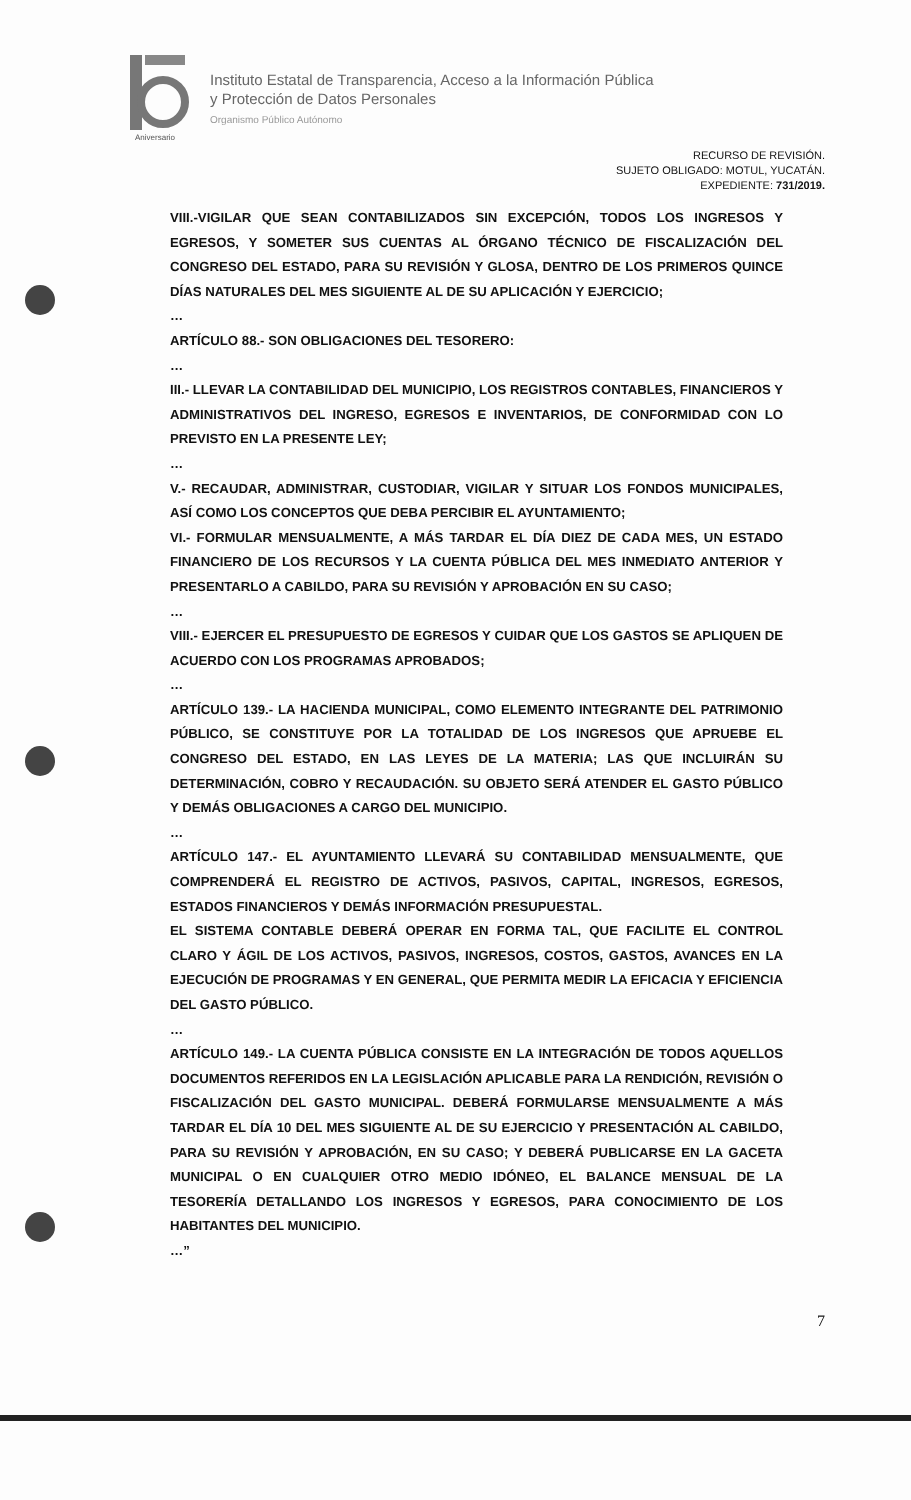Aniversario
Instituto Estatal de Transparencia, Acceso a la Información Pública
y Protección de Datos Personales
Organismo Público Autónomo
RECURSO DE REVISIÓN.
SUJETO OBLIGADO: MOTUL, YUCATÁN.
EXPEDIENTE: 731/2019.
VIII.-VIGILAR QUE SEAN CONTABILIZADOS SIN EXCEPCIÓN, TODOS LOS INGRESOS Y EGRESOS, Y SOMETER SUS CUENTAS AL ÓRGANO TÉCNICO DE FISCALIZACIÓN DEL CONGRESO DEL ESTADO, PARA SU REVISIÓN Y GLOSA, DENTRO DE LOS PRIMEROS QUINCE DÍAS NATURALES DEL MES SIGUIENTE AL DE SU APLICACIÓN Y EJERCICIO;
…
ARTÍCULO 88.- SON OBLIGACIONES DEL TESORERO:
…
III.- LLEVAR LA CONTABILIDAD DEL MUNICIPIO, LOS REGISTROS CONTABLES, FINANCIEROS Y ADMINISTRATIVOS DEL INGRESO, EGRESOS E INVENTARIOS, DE CONFORMIDAD CON LO PREVISTO EN LA PRESENTE LEY;
…
V.- RECAUDAR, ADMINISTRAR, CUSTODIAR, VIGILAR Y SITUAR LOS FONDOS MUNICIPALES, ASÍ COMO LOS CONCEPTOS QUE DEBA PERCIBIR EL AYUNTAMIENTO;
VI.- FORMULAR MENSUALMENTE, A MÁS TARDAR EL DÍA DIEZ DE CADA MES, UN ESTADO FINANCIERO DE LOS RECURSOS Y LA CUENTA PÚBLICA DEL MES INMEDIATO ANTERIOR Y PRESENTARLO A CABILDO, PARA SU REVISIÓN Y APROBACIÓN EN SU CASO;
…
VIII.- EJERCER EL PRESUPUESTO DE EGRESOS Y CUIDAR QUE LOS GASTOS SE APLIQUEN DE ACUERDO CON LOS PROGRAMAS APROBADOS;
…
ARTÍCULO 139.- LA HACIENDA MUNICIPAL, COMO ELEMENTO INTEGRANTE DEL PATRIMONIO PÚBLICO, SE CONSTITUYE POR LA TOTALIDAD DE LOS INGRESOS QUE APRUEBE EL CONGRESO DEL ESTADO, EN LAS LEYES DE LA MATERIA; LAS QUE INCLUIRÁN SU DETERMINACIÓN, COBRO Y RECAUDACIÓN. SU OBJETO SERÁ ATENDER EL GASTO PÚBLICO Y DEMÁS OBLIGACIONES A CARGO DEL MUNICIPIO.
…
ARTÍCULO 147.- EL AYUNTAMIENTO LLEVARÁ SU CONTABILIDAD MENSUALMENTE, QUE COMPRENDERÁ EL REGISTRO DE ACTIVOS, PASIVOS, CAPITAL, INGRESOS, EGRESOS, ESTADOS FINANCIEROS Y DEMÁS INFORMACIÓN PRESUPUESTAL.
EL SISTEMA CONTABLE DEBERÁ OPERAR EN FORMA TAL, QUE FACILITE EL CONTROL CLARO Y ÁGIL DE LOS ACTIVOS, PASIVOS, INGRESOS, COSTOS, GASTOS, AVANCES EN LA EJECUCIÓN DE PROGRAMAS Y EN GENERAL, QUE PERMITA MEDIR LA EFICACIA Y EFICIENCIA DEL GASTO PÚBLICO.
…
ARTÍCULO 149.- LA CUENTA PÚBLICA CONSISTE EN LA INTEGRACIÓN DE TODOS AQUELLOS DOCUMENTOS REFERIDOS EN LA LEGISLACIÓN APLICABLE PARA LA RENDICIÓN, REVISIÓN O FISCALIZACIÓN DEL GASTO MUNICIPAL. DEBERÁ FORMULARSE MENSUALMENTE A MÁS TARDAR EL DÍA 10 DEL MES SIGUIENTE AL DE SU EJERCICIO Y PRESENTACIÓN AL CABILDO, PARA SU REVISIÓN Y APROBACIÓN, EN SU CASO; Y DEBERÁ PUBLICARSE EN LA GACETA MUNICIPAL O EN CUALQUIER OTRO MEDIO IDÓNEO, EL BALANCE MENSUAL DE LA TESORERÍA DETALLANDO LOS INGRESOS Y EGRESOS, PARA CONOCIMIENTO DE LOS HABITANTES DEL MUNICIPIO.
…”
7